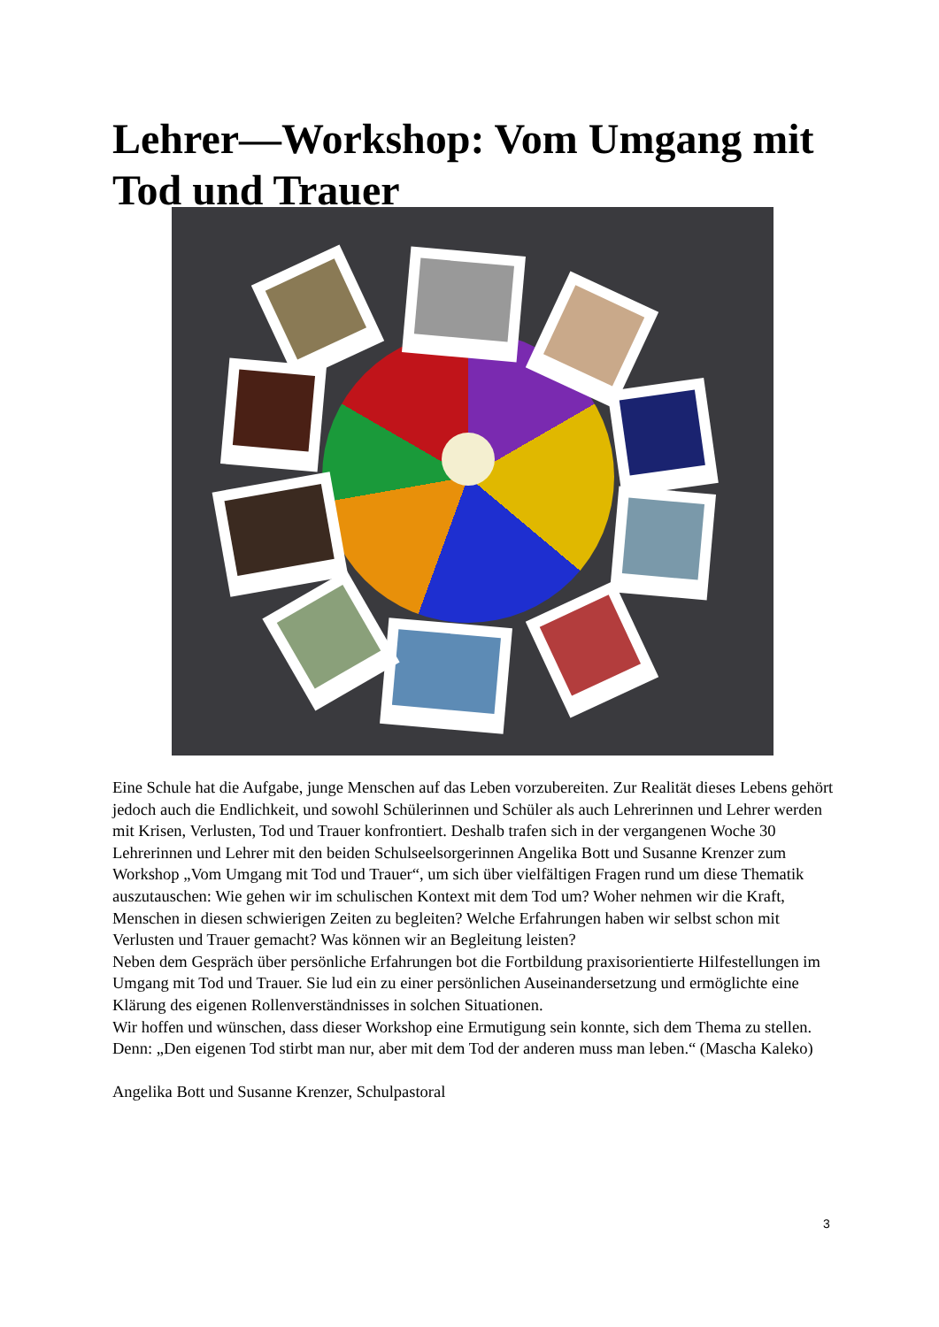Lehrer—Workshop: Vom Umgang mit Tod und Trauer
Eine Schule hat die Aufgabe, junge Menschen auf das Leben vorzubereiten. Zur Realität dieses Lebens gehört jedoch auch die Endlichkeit, und sowohl Schülerinnen und Schüler als auch Lehrerinnen und Lehrer werden mit Krisen, Verlusten, Tod und Trauer konfrontiert. Deshalb trafen sich in der vergangenen Woche 30 Lehrerinnen und Lehrer mit den beiden Schulseelsorgerinnen Angelika Bott und Susanne Krenzer zum Workshop „Vom Umgang mit Tod und Trauer“, um sich über vielfältigen Fragen rund um diese Thematik auszutauschen: Wie gehen wir im schulischen Kontext mit dem Tod um? Woher nehmen wir die Kraft, Menschen in diesen schwierigen Zeiten zu begleiten? Welche Erfahrungen haben wir selbst schon mit Verlusten und Trauer gemacht? Was können wir an Begleitung leisten?
Neben dem Gespräch über persönliche Erfahrungen bot die Fortbildung praxisorientierte Hilfestellungen im Umgang mit Tod und Trauer. Sie lud ein zu einer persönlichen Auseinandersetzung und ermöglichte eine Klärung des eigenen Rollenverständnisses in solchen Situationen.
Wir hoffen und wünschen, dass dieser Workshop eine Ermutigung sein konnte, sich dem Thema zu stellen. Denn: „Den eigenen Tod stirbt man nur, aber mit dem Tod der anderen muss man leben.“ (Mascha Kaleko)
Angelika Bott und Susanne Krenzer, Schulpastoral
3